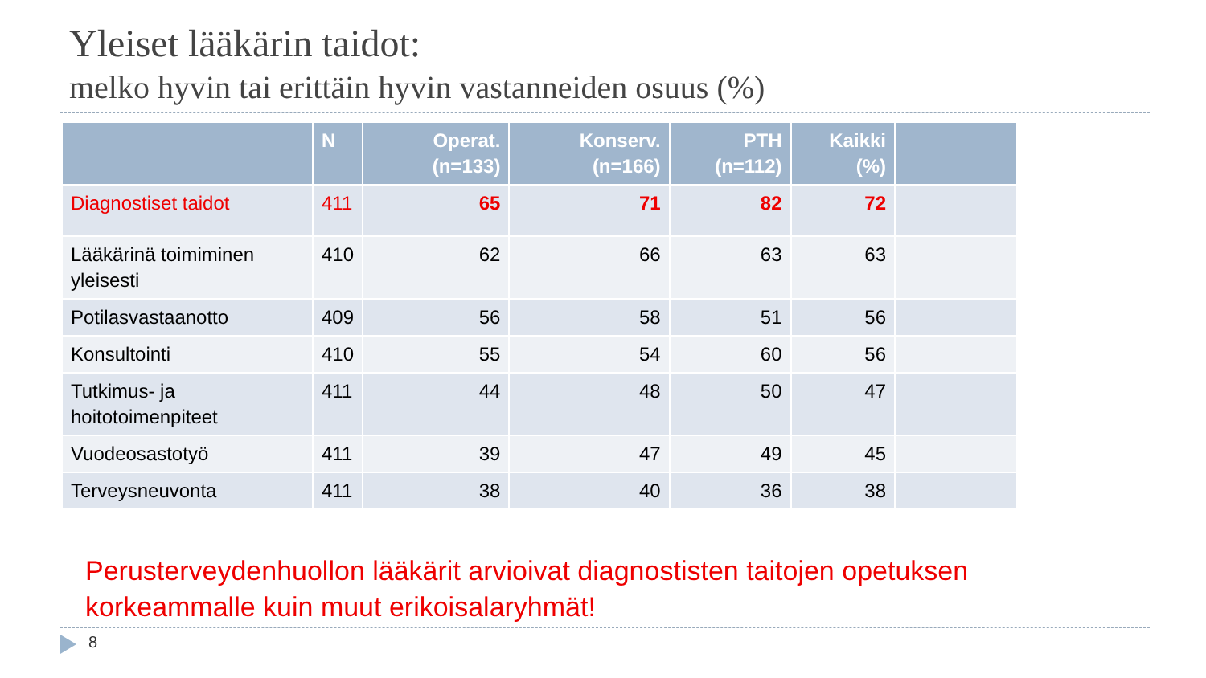Yleiset lääkärin taidot:
melko hyvin tai erittäin hyvin vastanneiden osuus (%)
| | N | Operat. (n=133) | Konserv. (n=166) | PTH (n=112) | Kaikki (%) | |
| --- | --- | --- | --- | --- | --- | --- |
| Diagnostiset taidot | 411 | 65 | 71 | 82 | 72 | |
| Lääkärinä toimiminen yleisesti | 410 | 62 | 66 | 63 | 63 | |
| Potilasvastaanotto | 409 | 56 | 58 | 51 | 56 | |
| Konsultointi | 410 | 55 | 54 | 60 | 56 | |
| Tutkimus- ja hoitotoimenpiteet | 411 | 44 | 48 | 50 | 47 | |
| Vuodeosastotyö | 411 | 39 | 47 | 49 | 45 | |
| Terveysneuvonta | 411 | 38 | 40 | 36 | 38 | |
Perusterveydenhuollon lääkärit arvioivat diagnostisten taitojen opetuksen
korkeammalle kuin muut erikoisalaryhmät!
8